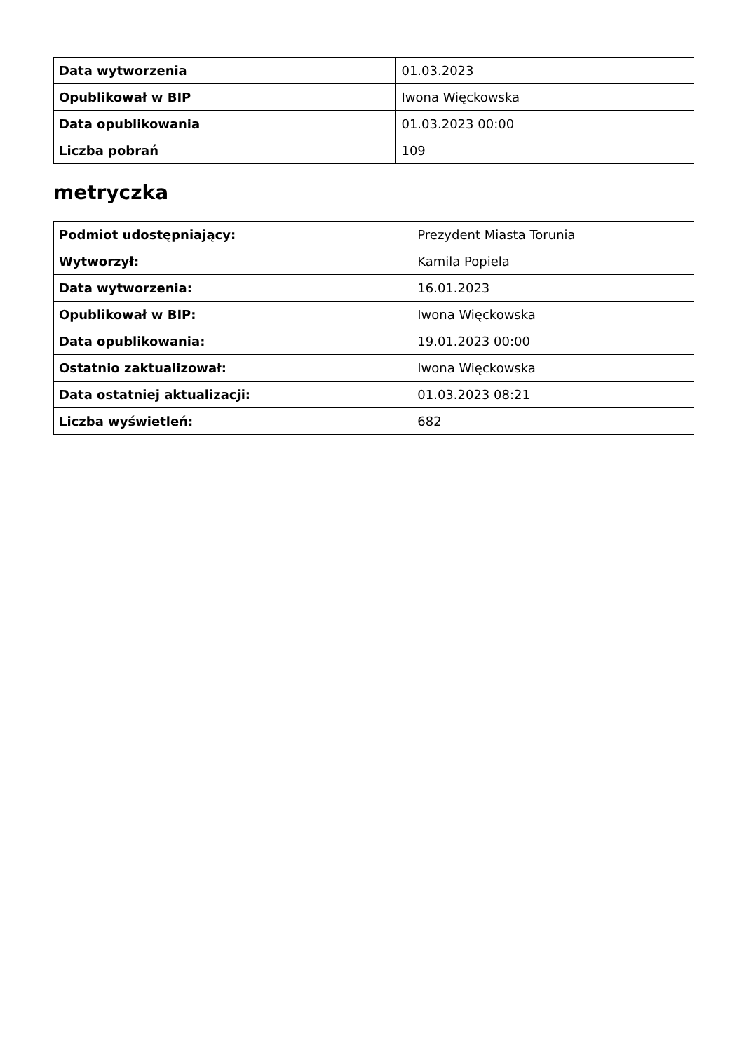| Data wytworzenia | 01.03.2023 |
| Opublikował w BIP | Iwona Więckowska |
| Data opublikowania | 01.03.2023 00:00 |
| Liczba pobrań | 109 |
metryczka
| Podmiot udostępniający: | Prezydent Miasta Torunia |
| Wytworzył: | Kamila Popiela |
| Data wytworzenia: | 16.01.2023 |
| Opublikował w BIP: | Iwona Więckowska |
| Data opublikowania: | 19.01.2023 00:00 |
| Ostatnio zaktualizował: | Iwona Więckowska |
| Data ostatniej aktualizacji: | 01.03.2023 08:21 |
| Liczba wyświetleń: | 682 |